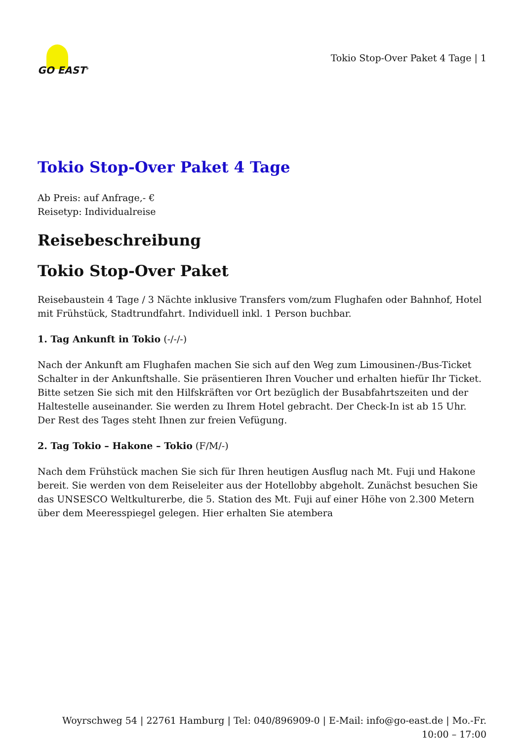GO EAST<sup>®</sup>
Tokio Stop-Over Paket 4 Tage | 1
Tokio Stop-Over Paket 4 Tage
Ab Preis: auf Anfrage,- €
Reisetyp: Individualreise
Reisebeschreibung
Tokio Stop-Over Paket
Reisebaustein 4 Tage / 3 Nächte inklusive Transfers vom/zum Flughafen oder Bahnhof, Hotel mit Frühstück, Stadtrundfahrt. Individuell inkl. 1 Person buchbar.
1. Tag Ankunft in Tokio (-/-/-)
Nach der Ankunft am Flughafen machen Sie sich auf den Weg zum Limousinen-/Bus-Ticket Schalter in der Ankunftshalle. Sie präsentieren Ihren Voucher und erhalten hiefür Ihr Ticket. Bitte setzen Sie sich mit den Hilfskräften vor Ort bezüglich der Busabfahrtszeiten und der Haltestelle auseinander. Sie werden zu Ihrem Hotel gebracht. Der Check-In ist ab 15 Uhr. Der Rest des Tages steht Ihnen zur freien Vefügung.
2. Tag Tokio – Hakone – Tokio (F/M/-)
Nach dem Frühstück machen Sie sich für Ihren heutigen Ausflug nach Mt. Fuji und Hakone bereit. Sie werden von dem Reiseleiter aus der Hotellobby abgeholt. Zunächst besuchen Sie das UNSESCO Weltkulturerbe, die 5. Station des Mt. Fuji auf einer Höhe von 2.300 Metern über dem Meeresspiegel gelegen. Hier erhalten Sie atembera
Woyrschweg 54 | 22761 Hamburg | Tel: 040/896909-0 | E-Mail: info@go-east.de | Mo.-Fr.
10:00 – 17:00